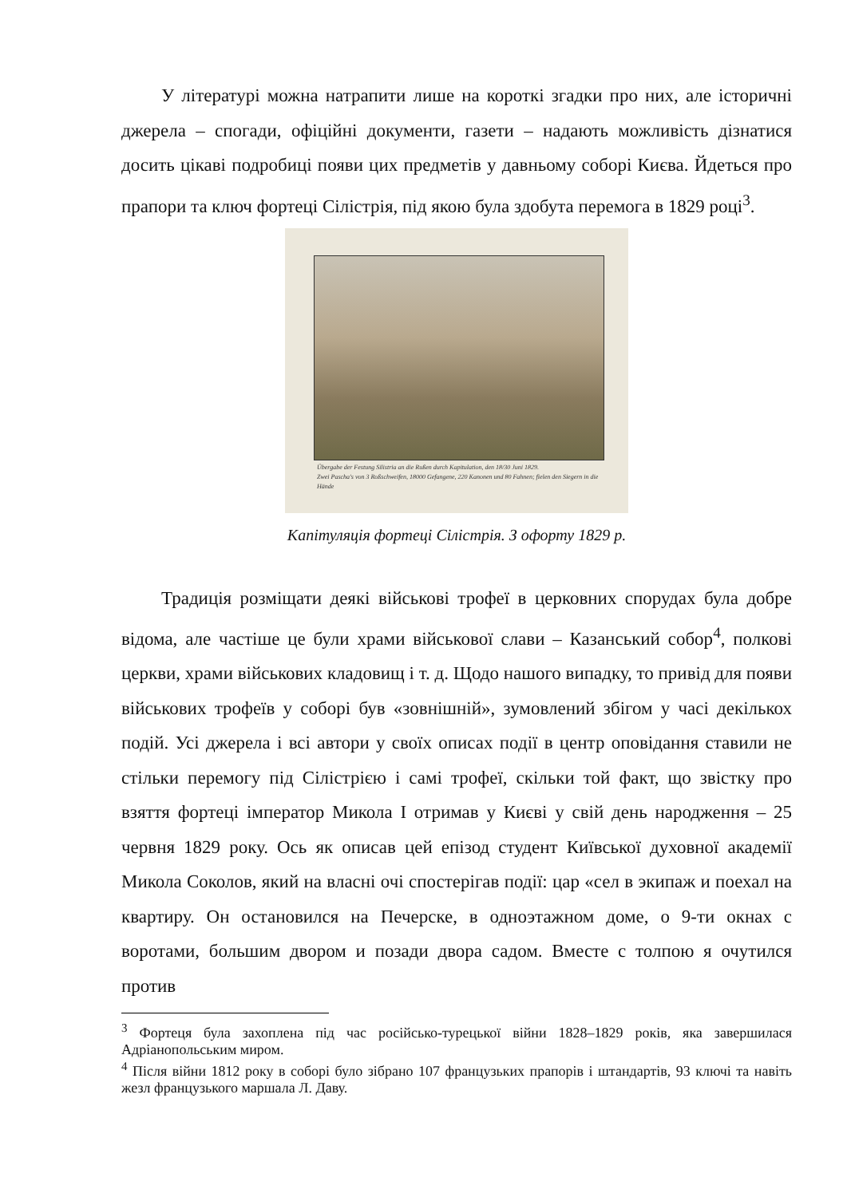У літературі можна натрапити лише на короткі згадки про них, але історичні джерела – спогади, офіційні документи, газети – надають можливість дізнатися досить цікаві подробиці появи цих предметів у давньому соборі Києва. Йдеться про прапори та ключ фортеці Сілістрія, під якою була здобута перемога в 1829 році<sup>3</sup>.
Übergabe der Festung Silistria an die Rußen durch Kapitulation, den 18/30 Juni 1829.
Zwei Pascha's von 3 Roßschweifen, 18000 Gefangene, 220 Kanonen und 80 Fahnen; fielen den Siegern in die Hände
Капітуляція фортеці Сілістрія. З офорту 1829 р.
Традиція розміщати деякі військові трофеї в церковних спорудах була добре відома, але частіше це були храми військової слави – Казанський собор<sup>4</sup>, полкові церкви, храми військових кладовищ і т. д. Щодо нашого випадку, то привід для появи військових трофеїв у соборі був «зовнішній», зумовлений збігом у часі декількох подій. Усі джерела і всі автори у своїх описах події в центр оповідання ставили не стільки перемогу під Сілістрією і самі трофеї, скільки той факт, що звістку про взяття фортеці імператор Микола I отримав у Києві у свій день народження – 25 червня 1829 року. Ось як описав цей епізод студент Київської духовної академії Микола Соколов, який на власні очі спостерігав події: цар «сел в экипаж и поехал на квартиру. Он остановился на Печерске, в одноэтажном доме, о 9-ти окнах с воротами, большим двором и позади двора садом. Вместе с толпою я очутился против
<sup>3</sup> Фортеця була захоплена під час російсько-турецької війни 1828–1829 років, яка завершилася Адріанопольським миром.
<sup>4</sup> Після війни 1812 року в соборі було зібрано 107 французьких прапорів і штандартів, 93 ключі та навіть жезл французького маршала Л. Даву.